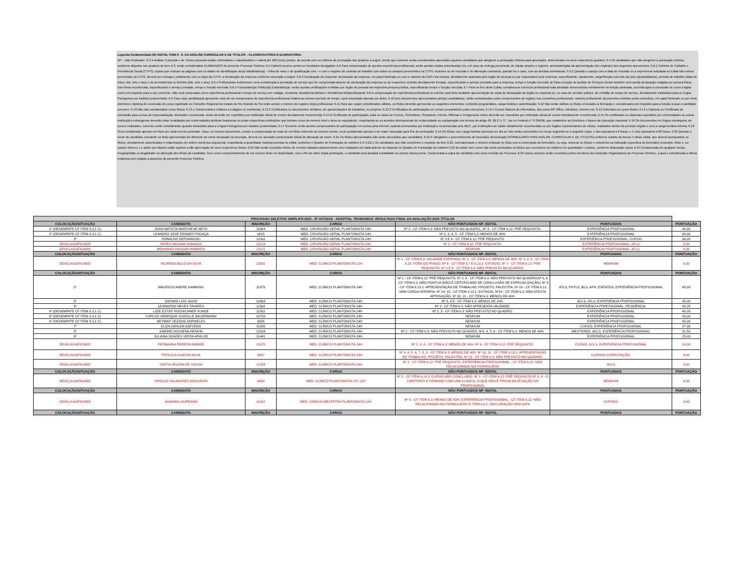Legenda fundamentada NO EDITAL ITEM 6 - 6. DA ANÁLISE CURRICULAR E DE TÍTULOS – CLASSIFICATÓRIA E ELIMINATÓRIA:
NP – Não Pontuado / 6.3 A Análise Curricular e de Títulos possuirá caráter eliminatório e classificatório e valerá até 100 (cem) pontos, de acordo com os critérios de pontuação dos quadros a seguir, sendo que somente serão considerados aprovados aqueles candidatos que atingirem a pontuação mínima para aprovação, determinada em seus respectivos quadros; 6.4 Os candidatos que não atingirem a pontuação mínima, conforme disposto nos quadros do item 6.3, serão considerados ELIMINADOS do presente Processo Seletivo; 6.5 Caberá recurso contra os resultados divulgados; 6.6 Para comprovação do quesito experiência profissional, serão aceitas cópias autenticadas (ou, em caso de entrega presencial, de cópias simples e legíveis, acompanhadas da apresentação dos originais) dos seguintes documentos: 6.6.1 Carteira de Trabalho e Previdência Social (CTPS): cópias que incluam as páginas com os dados de identificação do(a) trabalhador(a) – folha de rosto e de qualificação civil – e com o registro do contrato de trabalho com todos os campos preenchidos na CTPS, inclusive os de rescisão e de alteração contratual, quando for o caso, com as devidas assinaturas; 6.6.2 Quando o campo com a data de rescisão ou a experiência solicitada no Edital não estiver preenchido na CTPS, deverá ser entregue, juntamente com a cópia da CTPS, a declaração da empresa conforme descrição a seguir: 6.6.3 Declaração da Empresa: declaração da empresa, em papel timbrado ou com o carimbo do CNPJ da mesma, devidamente assinada pelo órgão de pessoal ou por responsável pela empresa, especificando, claramente, cargo/função exercido (a) pelo (a)candidato(a), período de trabalho (data de início: dia, mês e ano) e de permanência ou término (dia, mês e ano); 6.6.4 Profissionais Autônomos: será considerada a prestação de serviço que for comprovada através de declaração da empresa ou do respectivo contrato devidamente firmado, especificando o serviço prestado para a empresa, tempo e função exercida; a) Para a função de auxiliar de Serviços Gerais também será aceita declaração redigida por pessoa física, com firma reconhecida, especificando o serviço prestado, tempo e função exercida; 6.6.5 Funcionário(a) Público(a) Estatutário(a): serão aceitas certificações emitidas por órgão de pessoal da respectiva pessoa jurídica, especificando tempo e função exercida; 6.7 Para os fins deste Edital, considera-se exercício profissional toda atividade desenvolvida estritamente na função pleiteada, ocorrida após a conclusão do curso exigido como pré-requisito para o seu exercício. Não será computado como experiência profissional o tempo de serviço em: estágio, monitoria, Residência Médica e Residência Multiprofissional; 6.8 A comprovação de experiência profissional no exterior será feita mediante apresentação de cópia de declaração do órgão ou empresa ou, no caso de servidor público, de certidão de tempo de serviço, devidamente traduzidos para a Língua Portuguesa por tradutor juramentado; 6.9 Caso o(a) candidato(a) apresente mais de um comprovante de experiência profissional relativa ao mesmo período de tempo, será computado apenas um deles; 6.10 Dos documentos apresentados pelo(a) candidato(a), serão considerados como comprovantes de registro nos conselhos profissionais: carteira profissional; documentos emitidos pelos conselhos, em papel timbrado ou por meio eletrônico; diploma de conclusão do curso registrado no Conselho Regional do Estado do Rio Grande do Sul onde conste o número do registro do(a) profissional; 6.11 Para que sejam considerados válidos, os títulos deverão apresentar os seguintes elementos: conteúdo programático, carga horária e autenticação; 6.12 Não serão válidos os títulos vinculados à formação e considerados pré-requisito para a função à qual o candidato concorre; 6.13 Não são considerados como títulos: 6.13.1 Comprovantes relativos a estágios ou monitorias; 6.13.2 Certificados ou documentos similares, de apresentações de trabalhos, ou projetos; 6.13.3 Certificados de participação em cursos preparatórios para concursos; 6.13.4 Cursos básicos de informática, tais como MS Office, Windows, Internet etc; 6.14 Entendem-se como títulos: 6.14.1 Diploma ou Certificado de conclusão para cursos de Especialização, Mestrado e Doutorado: todos deverão ser expedidos por instituição oficial de ensino devidamente reconhecida; 6.14.2 Certificado de participação, para os casos de Cursos, Seminários, Simpósios, Fóruns, Oficinas e Congressos: todos deverão ser expedidos por instituição oficial de ensino devidamente reconhecida; 6.15 Os certificados ou diplomas expedidos por universidades ou outras instituições estrangeiras deverão estar revalidados por universidades públicas brasileiras ou pelas respectivas instituições que tenham curso do mesmo nível e área ou equivalente, respeitando-se os acordos internacionais de reciprocidade ou equiparação nos termos do artigo 48, §§ 2.°e 3.°, da Lei Federal n.º 9.394/96, que estabelece as Diretrizes e Bases da Educação Nacional; 6.16 Os documentos em língua estrangeira, de cursos realizados, somente serão considerados quando traduzidos para a Língua Portuguesa por tradutor juramentado; 6.17 Somente serão aceitos comprovantes de participação em cursos pela Internet, quando promovidos por instituições reconhecidas pelo MEC, por instituições de saúde oficialmente reconhecidas ou por órgãos representantes de classe, realizados dentro do período exigido e com a carga horária mínima; 6.18 Será considerado apenas um título por cada evento pontuado. Caso, no mesmo documento, conste a comprovação de mais de um título referente ao mesmo evento, será considerado apenas o de maior valoração para fins de pontuação; 6.19 Os títulos com carga horária expressa em dia ou mês serão convertidos em horas seguindo-se a seguinte regra: 1 dia equivalerá a 8 horas, e 1 mês equivalerá a 80 horas; 6.20 Quando o nome do candidato constante no título apresentado for diferente do nome declarado na inscrição, deverá ser anexado comprovante oficial de alteração do nome; 6.21 Os títulos apresentados não serão devolvidos aos candidatos; 6.22 É obrigatório o preenchimento do formulário denominado (FORMULÁRIO PARA ANÁLISE CURRICULAR E DE TÍTULOS) conforme modelo do Anexo V deste edital, que deverá acompanhar os títulos, devidamente autenticados e relacionados em ordem numérica sequencial, respeitando a quantidade máxima prevista no edital, conforme o Quadro de Pontuação do subitem 6.3; 6.22.1 Os candidatos que não cumprirem o requisito do item 6.22, correlacionado o número indicado no título com a numeração do formulário, ou seja, numerar os títulos e colocá-los na indicação específica do formulário (exemplo: título 1, no campo número 1 e assim por diante) estão sujeitos a não apreciação de seus respectivos títulos; 6.23 Não serão recebidos títulos de eventos datados anteriormente e/ou realizados em data anterior ao disposto no Quadro de Pontuação do subitem 6.22 do edital, bem como não serão pontuados os títulos que excederem ao máximo em quantidade e pontos, conforme disposição supra; 6.24 Comprovada em qualquer tempo, irregularidade ou ilegalidade na obtenção dos títulos do candidato, bem como encaminhamento de um mesmo título em duplicidade, com o fim de obter dupla pontuação, o candidato terá anulada a totalidade de pontos dessa prova. Comprovada a culpa do candidato este será excluído do Processo; 6.25 Casos omissos serão resolvidos pelos membros da Comissão Organizadora do Processo Seletivo, a qual é considerada a última instância com relação a assuntos do presente Processo Seletivo.
| PROCESSO SELETIVO SIMPLIFICADO - Nº 007/2016 - HOSPITAL TRAMANDAÍ: RESULTADO FINAL DA AVALIAÇÃO DOS TÍTULOS | | | | | | |
| COLOCAÇÃO/SITUAÇÃO | CANDIDATO | INSCRIÇÃO | CARGO | NÃO PONTUADOS NP- EDITAL | PONTUADOS | PONTUAÇÃO |
| 1º (DESEMPATE CF ITEM 8.3.1 C) | JOAO BATISTA MARCHESE NETO | 11984 | MED. CIRURGIÃO GERAL PLANTONISTA 24H | Nº 2 - CF ITEM 6.3: NÃO PREVISTO NO QUADRO,, Nº 3 - CF ITEM 6.12: PRÉ REQUISITO. | EXPERIÊNCIA PROFISSIONAL | 40,00 |
| 2º (DESEMPATE CF ITEM 8.3.1 C) | LEANDRO JOSÉ RENNER FOGAÇA | 6915 | MED. CIRURGIÃO GERAL PLANTONISTA 24H | Nº 2, 3, 4, 5 - CF ITEM 6.3: MENOS DE 40H. | EXPERIÊNCIA PROFISSIONAL | 40,00 |
| 3º | RONALDO DERVANOSKI | 12311 | MED. CIRURGIÃO GERAL PLANTONISTA 24H | Nº 3 E 4 - CF ITEM 6.12: PRÉ REQUISITO. | EXPERIÊNCIA PROFISISONAL, CURSO | 36,00 |
| DESCLASSIFICADO | FARES HASSAN HAMAOUI | 12124 | MED. CIRURGIÃO GERAL PLANTONISTA 24H | Nº 3 - CF ITEM 6.12: PRÉ REQUISITO. | EXPERIÊNCIA PROFISISONAL, ATLS | 8,00 |
| DESCLASSIFICADO | MOHAMAD HASSAN HAMAOUI | 12121 | MED. CIRURGIÃO GERAL PLANTONISTA 24H | NENHUM | EXPERIÊNCIA PROFISSIONAL, ATLS | 5,00 |
| COLOCAÇÃO/SITUAÇÃO | CANDIDATO | INSCRIÇÃO | CARGO | NÃO PONTUADOS NP- EDITAL | PONTUADOS | PONTUAÇÃO |
| DESCLASSIFICADO | RICARDO BILLO DA SILVA | 12051 | MED. CLÍNICO PLANTONISTA 12H | Nº 1 - CF ITEM 6.3: VALIDADE EXPIRADA, Nº 2 - CF ITEM 6.3: MENOS DE 40H, Nº 3, 4, 5 - CF ITEM 6.23: FORA DO PRAZO, Nº 6 - CF ITEM 6.7 E 6.13.1: ESTÁGIO, Nº 7 - CF ITEM 6.12: PRÉ REQUISITO, Nº 8 E 9 - CF ITEM 6.3: NÃO PREVISTO NO QUADRO. | NENHUM | 0,00 |
| COLOCAÇÃO/SITUAÇÃO | CANDIDATO | INSCRIÇÃO | CARGO | NÃO PONTUADOS NP- EDITAL | PONTUADOS | PONTUAÇÃO |
| 1º | MAURICIO ANDRE KAMINSKI | 11876 | MED. CLÍNICO PLANTONISTA 24H | Nº 1 - CF ITEM 6.12: PRÉ REQUISITO, Nº 2, 8 - CF ITEM 6.3: NÃO PREVISTO NO QUADRO,Nº 5, 6 - CF ITEM 6.3: NÃO PONTUA (NÃO É CERTIFICADO DE CONCLUSÃO DE ESPECIALIZAÇÃO), Nº 9 - CF ITEM 6.13.2: APRESENTAÇÃO DE TRABALHO, PROJETO, PALESTRA, Nº 10 - CF ITEM 6.11: SEM CARGA HORÁRIA, Nº 14, 15 - CF ITEM 6.13.1: ESTÁGIO, Nº19 - CF ITEM 6.3: NÃO ATESTA APROVAÇÃO, Nº 20, 21 - CF ITEM 6.3: MENOS DE 40H. | ATLS, PHTLS, BLS, APH, EVENTOS, EXPERIÊNCIA PROFISSIONAL | 65,00 |
| 2º | GIOVANI LUIS SASSI | 10963 | MED. CLÍNICO PLANTONISTA 24H | Nº 3, 4,5 - CF ITEM 6.3: MENOS DE 20H. | ACLS, ATLS, EXPERIÊNCIA PROFISSIONAL | 48,00 |
| 3º | LEONARDO NEVES TAVARES | 11568 | MED. CLÍNICO PLANTONISTA 24H | Nº 3 - CF ITEM 6.3: NÃO APRESENTA VALIDADE. | EXPERIÊNCIA PROFISSIONAL, RESIDÊNCIA | 43,25 |
| 4º (DESEMPATE CF ITEM 8.3.1 C) | LIZIE ESTER ROCHICHNER KUNDE | 11852 | MED. CLÍNICO PLANTONISTA 24H | Nº 2, 3 - CF ITEM 6.3: NÃO PREVISTO NO QUADRO. | EXPERIÊNCIA PROFISSIONAL | 40,00 |
| 5º (DESEMPATE CF ITEM 8.3.1 C) | CARLOS HENRIQUE GUDOLLE BAUERMANN | 10703 | MED. CLÍNICO PLANTONISTA 24H | NENHUM | EXPERIÊNCIA PROFISSIONAL | 40,00 |
| 6º (DESEMPATE CF ITEM 8.3.1 C) | NEYMAR VEZZOSI DORNELES | 6925 | MED. CLÍNICO PLANTONISTA 24H | NENHUM | EXPERIÊNCIA PROFISSIONAL | 40,00 |
| 7º | ELIZA GEHLEN AZEVEDO | 11835 | MED. CLÍNICO PLANTONISTA 24H | NENHUM | CURSO, EXPERIÊNCIA PROFISSIONAL | 37,00 |
| 8º | SIMONE DOSSENA HENKIN | 12034 | MED. CLÍNICO PLANTONISTA 24H | Nº 2 - CF ITEM 6.3: NÃO PREVISTO NO QUADRO, Nº3, 4, 5, 6 - CF ITEM 6.3: MENOS DE 40H. | MESTRADO, ACLS, EXPERIÊNCIA PROFISSIONAL | 31,50 |
| 9º | JULIANA SOARES VIEIRA ARAUJO | 11441 | MED. CLÍNICO PLANTONISTA 24H | NENHUM | EXPERIÊNCIA PROFISSIONAL | 25,00 |
| DESCLASSIFICADO | FERNANDA PEREIRA MADDE | 12075 | MED. CLÍNICO PLANTONISTA 24H | Nº 2, 3, 4 - CF ITEM 6.3: MENOS DE 40H, Nº 6 - CF ITEM 6.12: PRÉ REQUISITO. | CURSO, ACLS, EXPERIÊNCIA PROFISSIONAL | 16,00 |
| DESCLASSIFICADO | PRISCILA ULMI DA SILVA | 6907 | MED. CLÍNICO PLANTONISTA 24H | Nº 3, 4, 5, 6, 7, 8, 9 - CF ITEM 6.3: MENOS DE 40H, Nº 10, 11 - CF ITEM 6.13.2: APRESENTAÇÃO DE TRABALHO, PROJETO, PALESTRA, Nº 13 - CF ITEM 6.3: NÃO PREVISTO NO QUADRO. | CURSOS CAPACITAÇÃO, | 9,00 |
| DESCLASSIFICADO | CINTIA HELENA DE SOUZA | 12254 | MED. CLÍNICO PLANTONISTA 24H | Nº 1 - CF ITEM 6.12: PRÉ REQUISITO, EXPERIÊNCIA PROFISSIONAL - CF ITEM 6.22: NÃO RELACIONADO NO FORMULÁRIO | ACLS | 4,00 |
| COLOCAÇÃO/SITUAÇÃO | CANDIDATO | INSCRIÇÃO | CARGO | NÃO PONTUADOS NP- EDITAL | PONTUADOS | PONTUAÇÃO |
| DESCLASSIFICADO | VIRGILIO VALADARES NOGUEIRA | 6890 | MED. CLÍNICO PLANTONISTA UTI 12H | Nº 1 - CF ITEM 6.14.1: CURSO NÃO CONCLUÍDO, Nº 2 - CF ITEM 6.12: PRÉ REQUISITO,Nº 3, 4 - O CONTRATO É FIRMADO COM UMA CLÍNICA, O QUE NÃO É PROVA DA ATUAÇÃO DO PROFISSIONAL | NENHUM | 0,00 |
| COLOCAÇÃO/SITUAÇÃO | CANDIDATO | INSCRIÇÃO | CARGO | NÃO PONTUADOS NP- EDITAL | PONTUADOS | PONTUAÇÃO |
| DESCLASSIFICADO | JANAINA LAUREANO | 11262 | MED. GINECO-OBSTETRA PLANTONISTA 12H | Nº 5 - CF ITEM 6.3: MENOS DE 40H, EXPERIÊNCIA PROFISSIONAL - CF ITEM 6.22: NÃO RELACIONADA NO FORMULÁRIO E ITEM 6.6.2: DECLARAÇÃO SEM DATA | CURSOS | 9,00 |
| COLOCAÇÃO/SITUAÇÃO | CANDIDATO | INSCRIÇÃO | CARGO | NÃO PONTUADOS NP- EDITAL | PONTUADOS | PONTUAÇÃO |